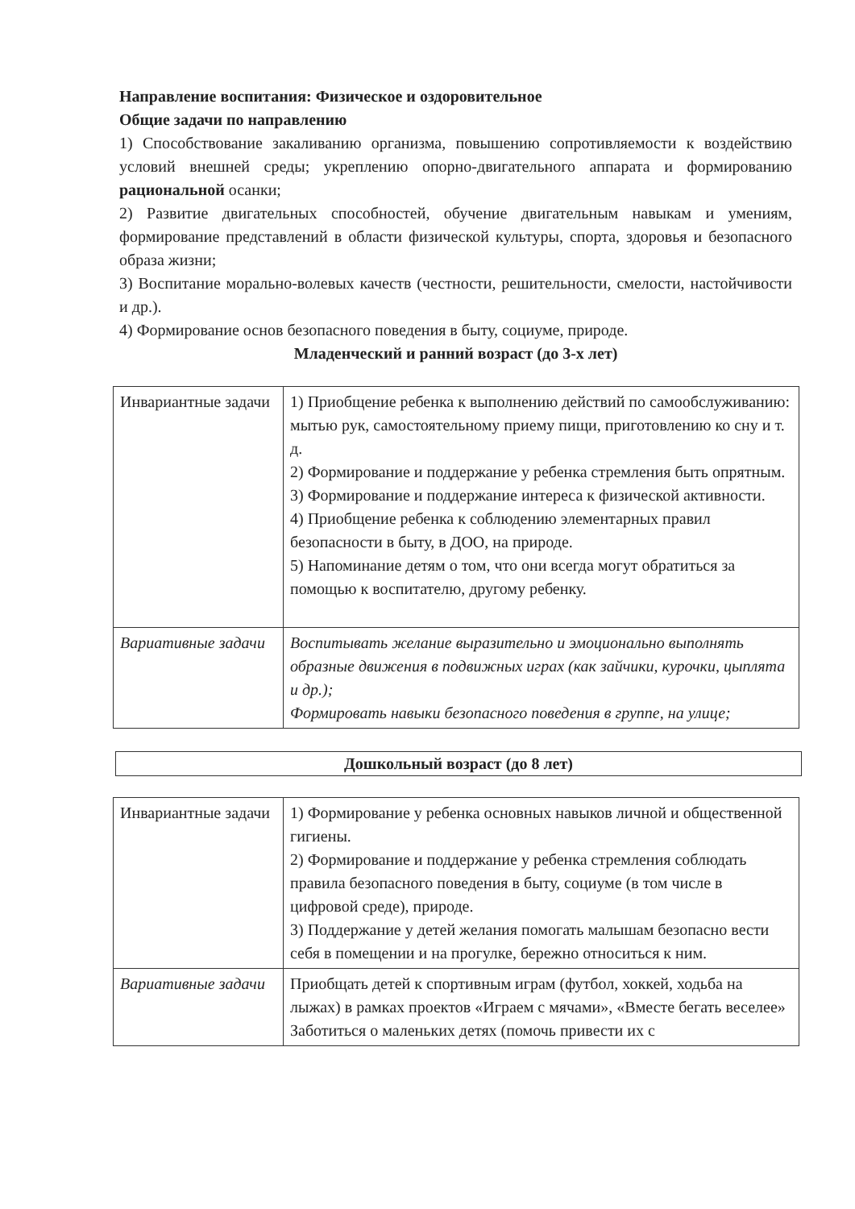Направление воспитания: Физическое и оздоровительное
Общие задачи по направлению
1) Способствование закаливанию организма, повышению сопротивляемости к воздействию условий внешней среды; укреплению опорно-двигательного аппарата и формированию рациональной осанки;
2) Развитие двигательных способностей, обучение двигательным навыкам и умениям, формирование представлений в области физической культуры, спорта, здоровья и безопасного образа жизни;
3) Воспитание морально-волевых качеств (честности, решительности, смелости, настойчивости и др.).
4) Формирование основ безопасного поведения в быту, социуме, природе.
Младенческий и ранний возраст (до 3-х лет)
| Инвариантные задачи | 1) Приобщение ребенка к выполнению действий по самообслуживанию: мытью рук, самостоятельному приему пищи, приготовлению ко сну и т. д. 2) Формирование и поддержание у ребенка стремления быть опрятным. 3) Формирование и поддержание интереса к физической активности. 4) Приобщение ребенка к соблюдению элементарных правил безопасности в быту, в ДОО, на природе. 5) Напоминание детям о том, что они всегда могут обратиться за помощью к воспитателю, другому ребенку. |
| Вариативные задачи | Воспитывать желание выразительно и эмоционально выполнять образные движения в подвижных играх (как зайчики, курочки, цыплята и др.); Формировать навыки безопасного поведения в группе, на улице; |
Дошкольный возраст (до 8 лет)
| Инвариантные задачи | 1) Формирование у ребенка основных навыков личной и общественной гигиены. 2) Формирование и поддержание у ребенка стремления соблюдать правила безопасного поведения в быту, социуме (в том числе в цифровой среде), природе. 3) Поддержание у детей желания помогать малышам безопасно вести себя в помещении и на прогулке, бережно относиться к ним. |
| Вариативные задачи | Приобщать детей к спортивным играм (футбол, хоккей, ходьба на лыжах) в рамках проектов «Играем с мячами», «Вместе бегать веселее» Заботиться о маленьких детях (помочь привести их с |